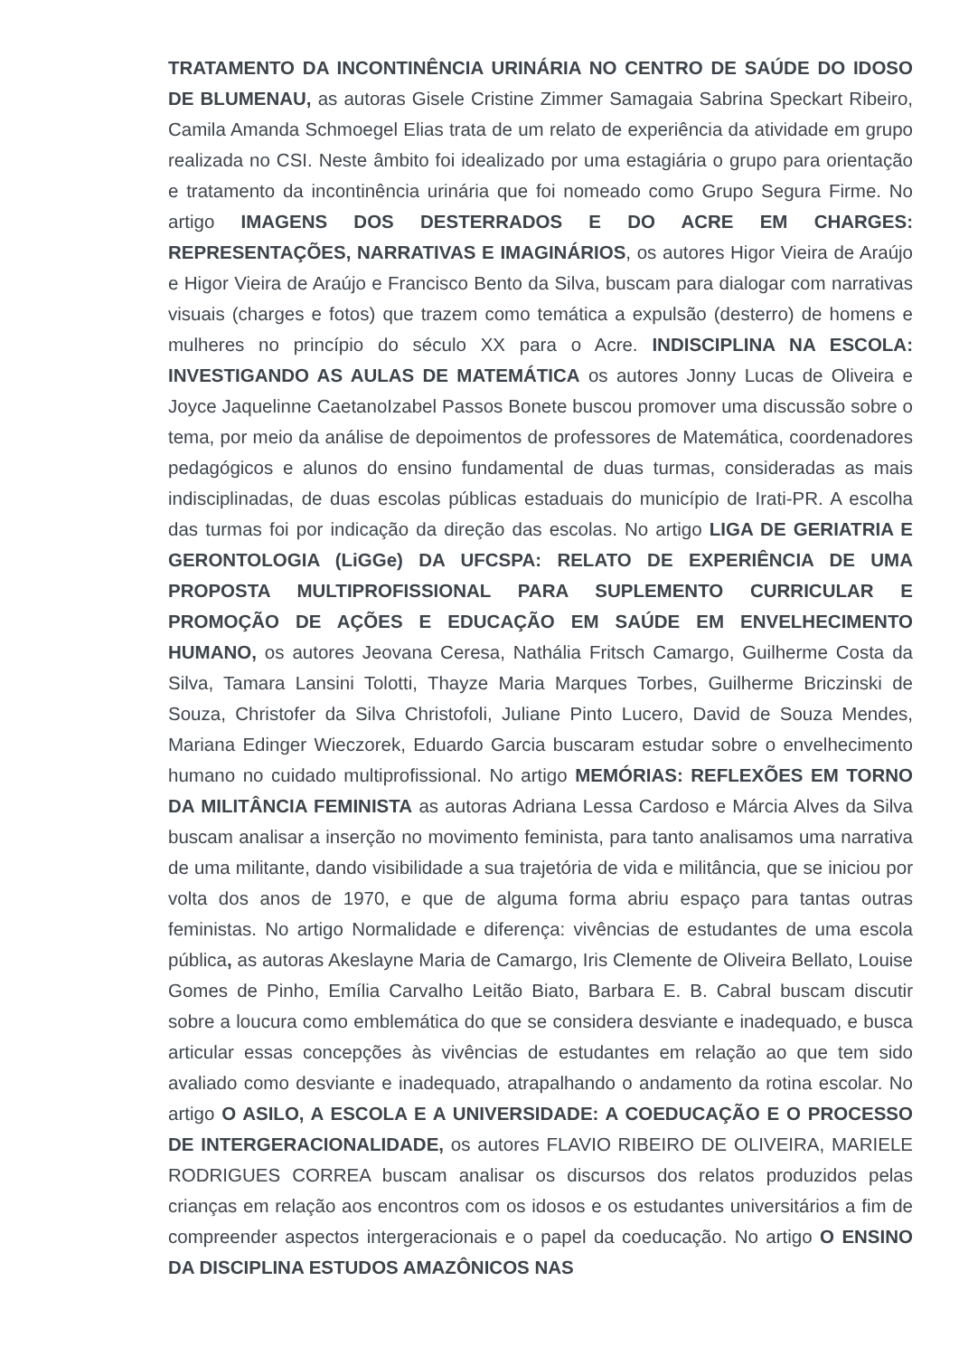TRATAMENTO DA INCONTINÊNCIA URINÁRIA NO CENTRO DE SAÚDE DO IDOSO DE BLUMENAU, as autoras Gisele Cristine Zimmer Samagaia Sabrina Speckart Ribeiro, Camila Amanda Schmoegel Elias trata de um relato de experiência da atividade em grupo realizada no CSI. Neste âmbito foi idealizado por uma estagiária o grupo para orientação e tratamento da incontinência urinária que foi nomeado como Grupo Segura Firme. No artigo IMAGENS DOS DESTERRADOS E DO ACRE EM CHARGES: REPRESENTAÇÕES, NARRATIVAS E IMAGINÁRIOS, os autores Higor Vieira de Araújo e Higor Vieira de Araújo e Francisco Bento da Silva, buscam para dialogar com narrativas visuais (charges e fotos) que trazem como temática a expulsão (desterro) de homens e mulheres no princípio do século XX para o Acre. INDISCIPLINA NA ESCOLA: INVESTIGANDO AS AULAS DE MATEMÁTICA os autores Jonny Lucas de Oliveira e Joyce Jaquelinne CaetanoIzabel Passos Bonete buscou promover uma discussão sobre o tema, por meio da análise de depoimentos de professores de Matemática, coordenadores pedagógicos e alunos do ensino fundamental de duas turmas, consideradas as mais indisciplinadas, de duas escolas públicas estaduais do município de Irati-PR. A escolha das turmas foi por indicação da direção das escolas. No artigo LIGA DE GERIATRIA E GERONTOLOGIA (LiGGe) DA UFCSPA: RELATO DE EXPERIÊNCIA DE UMA PROPOSTA MULTIPROFISSIONAL PARA SUPLEMENTO CURRICULAR E PROMOÇÃO DE AÇÕES E EDUCAÇÃO EM SAÚDE EM ENVELHECIMENTO HUMANO, os autores Jeovana Ceresa, Nathália Fritsch Camargo, Guilherme Costa da Silva, Tamara Lansini Tolotti, Thayze Maria Marques Torbes, Guilherme Briczinski de Souza, Christofer da Silva Christofoli, Juliane Pinto Lucero, David de Souza Mendes, Mariana Edinger Wieczorek, Eduardo Garcia buscaram estudar sobre o envelhecimento humano no cuidado multiprofissional. No artigo MEMÓRIAS: REFLEXÕES EM TORNO DA MILITÂNCIA FEMINISTA as autoras Adriana Lessa Cardoso e Márcia Alves da Silva buscam analisar a inserção no movimento feminista, para tanto analisamos uma narrativa de uma militante, dando visibilidade a sua trajetória de vida e militância, que se iniciou por volta dos anos de 1970, e que de alguma forma abriu espaço para tantas outras feministas. No artigo Normalidade e diferença: vivências de estudantes de uma escola pública, as autoras Akeslayne Maria de Camargo, Iris Clemente de Oliveira Bellato, Louise Gomes de Pinho, Emília Carvalho Leitão Biato, Barbara E. B. Cabral buscam discutir sobre a loucura como emblemática do que se considera desviante e inadequado, e busca articular essas concepções às vivências de estudantes em relação ao que tem sido avaliado como desviante e inadequado, atrapalhando o andamento da rotina escolar. No artigo O ASILO, A ESCOLA E A UNIVERSIDADE: A COEDUCAÇÃO E O PROCESSO DE INTERGERACIONALIDADE, os autores FLAVIO RIBEIRO DE OLIVEIRA, MARIELE RODRIGUES CORREA buscam analisar os discursos dos relatos produzidos pelas crianças em relação aos encontros com os idosos e os estudantes universitários a fim de compreender aspectos intergeracionais e o papel da coeducação. No artigo O ENSINO DA DISCIPLINA ESTUDOS AMAZÔNICOS NAS